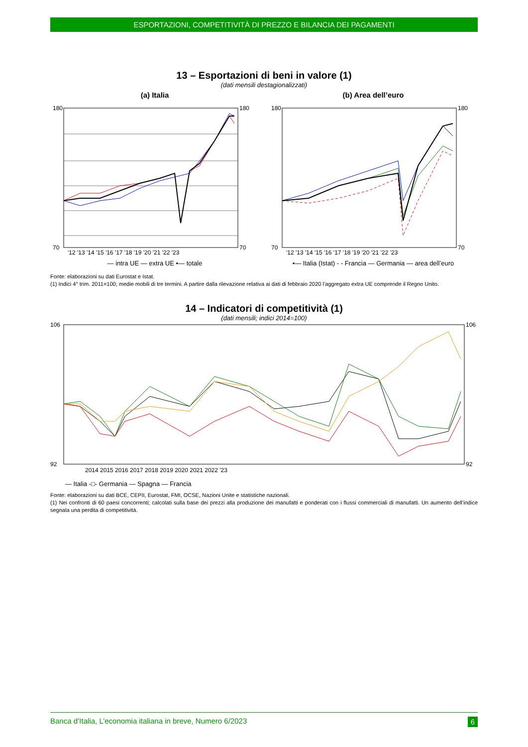ESPORTAZIONI, COMPETITIVITÀ DI PREZZO E BILANCIA DEI PAGAMENTI
13 – Esportazioni di beni in valore (1)
(dati mensili destagionalizzati)
(a) Italia
180
70
180
70
'12 '13 '14 '15 '16 '17 '18 '19 '20 '21 '22 '23
— intra UE — extra UE •— totale
(b) Area dell’euro
180
70
180
70
'12 '13 '14 '15 '16 '17 '18 '19 '20 '21 '22 '23
•— Italia (Istat) - - Francia — Germania — area dell’euro
Fonte: elaborazioni su dati Eurostat e Istat.
(1) Indici 4° trim. 2011=100; medie mobili di tre termini. A partire dalla rilevazione relativa ai dati di febbraio 2020 l’aggregato extra UE comprende il Regno Unito.
14 – Indicatori di competitività (1)
(dati mensili; indici 2014=100)
106
92
106
92
2014 2015 2016 2017 2018 2019 2020 2021 2022 '23
— Italia -□- Germania — Spagna — Francia
Fonte: elaborazioni su dati BCE, CEPII, Eurostat, FMI, OCSE, Nazioni Unite e statistiche nazionali.
(1) Nei confronti di 60 paesi concorrenti; calcolati sulla base dei prezzi alla produzione dei manufatti e ponderati con i flussi commerciali di manufatti. Un aumento dell’indice segnala una perdita di competitività.
Banca d’Italia, L’economia italiana in breve, Numero 6/2023 6